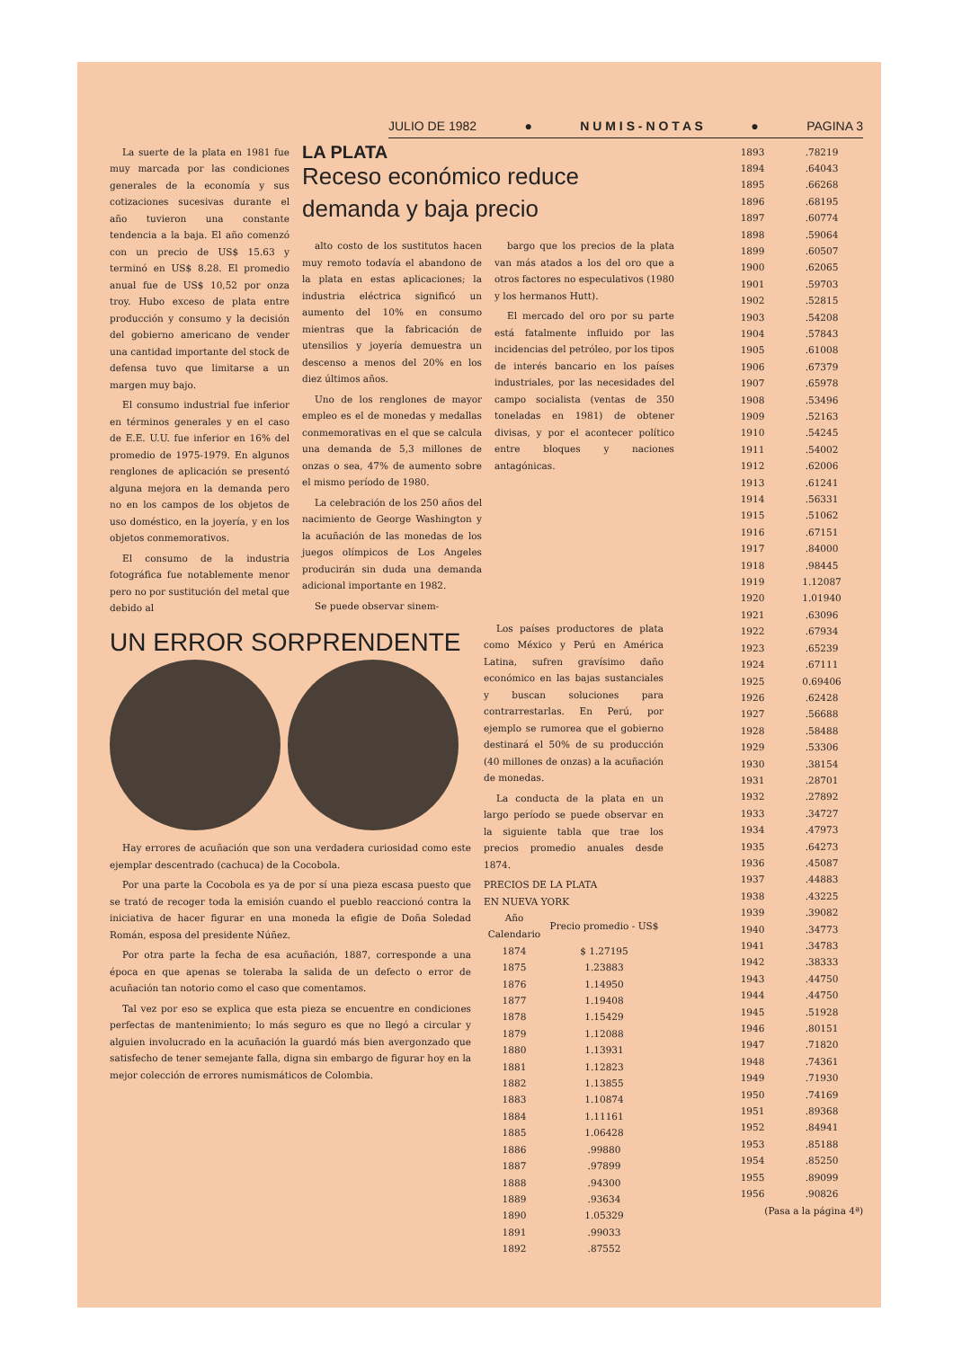JULIO DE 1982 ● N U M I S - N O T A S ● PAGINA 3
La suerte de la plata en 1981 fue muy marcada por las condiciones generales de la economía y sus cotizaciones sucesivas durante el año tuvieron una constante tendencia a la baja. El año comenzó con un precio de US$ 15.63 y terminó en US$ 8.28. El promedio anual fue de US$ 10,52 por onza troy. Hubo exceso de plata entre producción y consumo y la decisión del gobierno americano de vender una cantidad importante del stock de defensa tuvo que limitarse a un margen muy bajo.
El consumo industrial fue inferior en términos generales y en el caso de E.E. U.U. fue inferior en 16% del promedio de 1975-1979. En algunos renglones de aplicación se presentó alguna mejora en la demanda pero no en los campos de los objetos de uso doméstico, en la joyería, y en los objetos conmemorativos.
El consumo de la industria fotográfica fue notablemente menor pero no por sustitución del metal que debido al
LA PLATA
Receso económico reduce demanda y baja precio
alto costo de los sustitutos hacen muy remoto todavía el abandono de la plata en estas aplicaciones; la industria eléctrica significó un aumento del 10% en consumo mientras que la fabricación de utensilios y joyería demuestra un descenso a menos del 20% en los diez últimos años.
Uno de los renglones de mayor empleo es el de monedas y medallas conmemorativas en el que se calcula una demanda de 5,3 millones de onzas o sea, 47% de aumento sobre el mismo período de 1980.
La celebración de los 250 años del nacimiento de George Washington y la acuñación de las monedas de los juegos olímpicos de Los Angeles producirán sin duda una demanda adicional importante en 1982.
Se puede observar sinem-
bargo que los precios de la plata van más atados a los del oro que a otros factores no especulativos (1980 y los hermanos Hutt).
El mercado del oro por su parte está fatalmente influido por las incidencias del petróleo, por los tipos de interés bancario en los países industriales, por las necesidades del campo socialista (ventas de 350 toneladas en 1981) de obtener divisas, y por el acontecer político entre bloques y naciones antagónicas.
UN ERROR SORPRENDENTE
Hay errores de acuñación que son una verdadera curiosidad como este ejemplar descentrado (cachuca) de la Cocobola.
Por una parte la Cocobola es ya de por sí una pieza escasa puesto que se trató de recoger toda la emisión cuando el pueblo reaccionó contra la iniciativa de hacer figurar en una moneda la efigie de Doña Soledad Román, esposa del presidente Núñez.
Por otra parte la fecha de esa acuñación, 1887, corresponde a una época en que apenas se toleraba la salida de un defecto o error de acuñación tan notorio como el caso que comentamos.
Tal vez por eso se explica que esta pieza se encuentre en condiciones perfectas de mantenimiento; lo más seguro es que no llegó a circular y alguien involucrado en la acuñación la guardó más bien avergonzado que satisfecho de tener semejante falla, digna sin embargo de figurar hoy en la mejor colección de errores numismáticos de Colombia.
Los países productores de plata como México y Perú en América Latina, sufren gravísimo daño económico en las bajas sustanciales y buscan soluciones para contrarrestarlas. En Perú, por ejemplo se rumorea que el gobierno destinará el 50% de su producción (40 millones de onzas) a la acuñación de monedas.
La conducta de la plata en un largo período se puede observar en la siguiente tabla que trae los precios promedio anuales desde 1874.
PRECIOS DE LA PLATA
EN NUEVA YORK
| Año Calendario | Precio promedio - US$ |
| --- | --- |
| 1874 | $ 1.27195 |
| 1875 | 1.23883 |
| 1876 | 1.14950 |
| 1877 | 1.19408 |
| 1878 | 1.15429 |
| 1879 | 1.12088 |
| 1880 | 1.13931 |
| 1881 | 1.12823 |
| 1882 | 1.13855 |
| 1883 | 1.10874 |
| 1884 | 1.11161 |
| 1885 | 1.06428 |
| 1886 | .99880 |
| 1887 | .97899 |
| 1888 | .94300 |
| 1889 | .93634 |
| 1890 | 1.05329 |
| 1891 | .99033 |
| 1892 | .87552 |
| 1893 | .78219 |
| 1894 | .64043 |
| 1895 | .66268 |
| 1896 | .68195 |
| 1897 | .60774 |
| 1898 | .59064 |
| 1899 | .60507 |
| 1900 | .62065 |
| 1901 | .59703 |
| 1902 | .52815 |
| 1903 | .54208 |
| 1904 | .57843 |
| 1905 | .61008 |
| 1906 | .67379 |
| 1907 | .65978 |
| 1908 | .53496 |
| 1909 | .52163 |
| 1910 | .54245 |
| 1911 | .54002 |
| 1912 | .62006 |
| 1913 | .61241 |
| 1914 | .56331 |
| 1915 | .51062 |
| 1916 | .67151 |
| 1917 | .84000 |
| 1918 | .98445 |
| 1919 | 1.12087 |
| 1920 | 1.01940 |
| 1921 | .63096 |
| 1922 | .67934 |
| 1923 | .65239 |
| 1924 | .67111 |
| 1925 | 0.69406 |
| 1926 | .62428 |
| 1927 | .56688 |
| 1928 | .58488 |
| 1929 | .53306 |
| 1930 | .38154 |
| 1931 | .28701 |
| 1932 | .27892 |
| 1933 | .34727 |
| 1934 | .47973 |
| 1935 | .64273 |
| 1936 | .45087 |
| 1937 | .44883 |
| 1938 | .43225 |
| 1939 | .39082 |
| 1940 | .34773 |
| 1941 | .34783 |
| 1942 | .38333 |
| 1943 | .44750 |
| 1944 | .44750 |
| 1945 | .51928 |
| 1946 | .80151 |
| 1947 | .71820 |
| 1948 | .74361 |
| 1949 | .71930 |
| 1950 | .74169 |
| 1951 | .89368 |
| 1952 | .84941 |
| 1953 | .85188 |
| 1954 | .85250 |
| 1955 | .89099 |
| 1956 | .90826 |
(Pasa a la página 4ª)